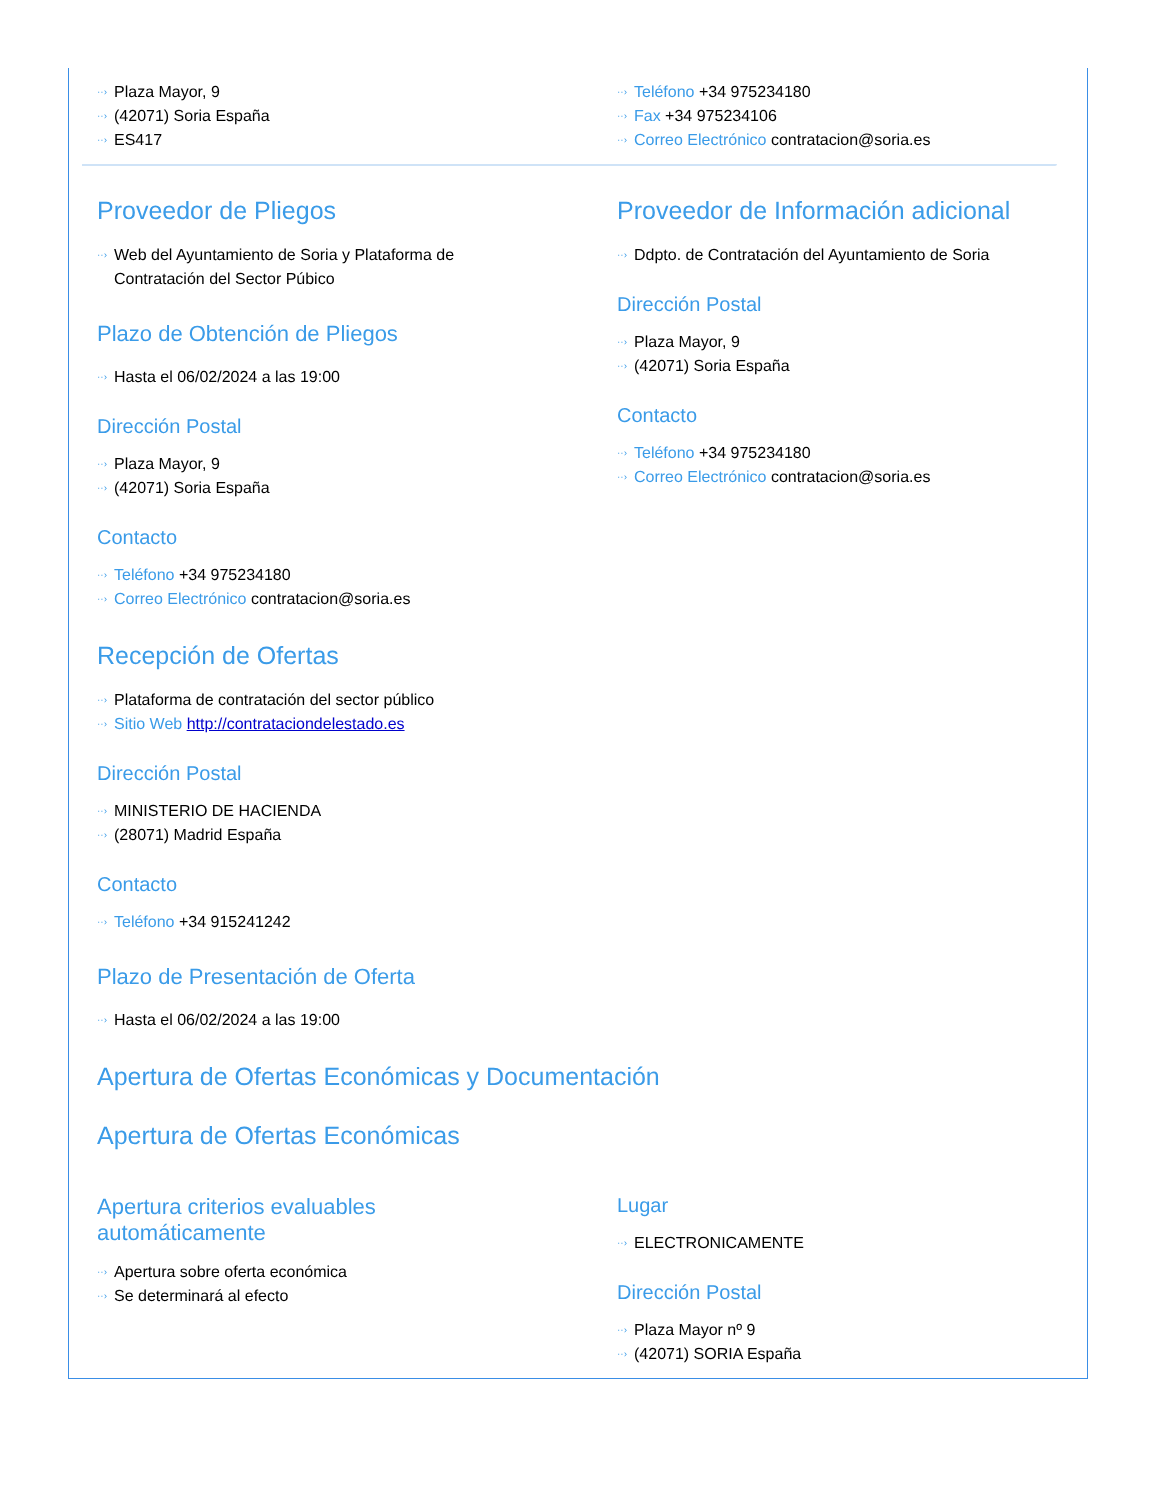Plaza Mayor, 9
(42071) Soria España
ES417
Teléfono +34 975234180
Fax +34 975234106
Correo Electrónico contratacion@soria.es
Proveedor de Pliegos
Web del Ayuntamiento de Soria y Plataforma de
Contratación del Sector Púbico
Plazo de Obtención de Pliegos
Hasta el 06/02/2024 a las 19:00
Dirección Postal
Plaza Mayor, 9
(42071) Soria España
Contacto
Teléfono +34 975234180
Correo Electrónico contratacion@soria.es
Proveedor de Información adicional
Ddpto. de Contratación del Ayuntamiento de Soria
Dirección Postal
Plaza Mayor, 9
(42071) Soria España
Contacto
Teléfono +34 975234180
Correo Electrónico contratacion@soria.es
Recepción de Ofertas
Plataforma de contratación del sector público
Sitio Web http://contrataciondelestado.es
Dirección Postal
MINISTERIO DE HACIENDA
(28071) Madrid España
Contacto
Teléfono +34 915241242
Plazo de Presentación de Oferta
Hasta el 06/02/2024 a las 19:00
Apertura de Ofertas Económicas y Documentación
Apertura de Ofertas Económicas
Apertura criterios evaluables
automáticamente
Apertura sobre oferta económica
Se determinará al efecto
Lugar
ELECTRONICAMENTE
Dirección Postal
Plaza Mayor nº 9
(42071) SORIA España